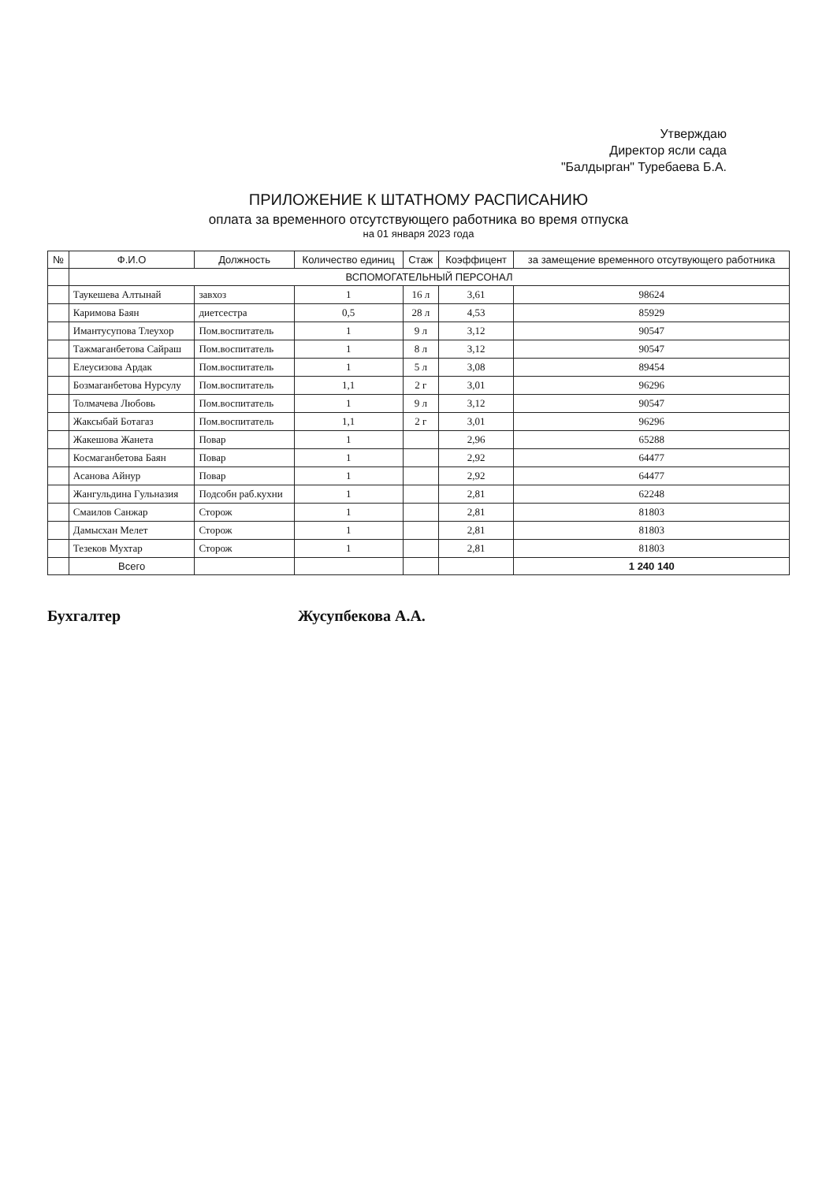Утверждаю
Директор ясли сада
"Балдырган" Туребаева Б.А.
ПРИЛОЖЕНИЕ К ШТАТНОМУ РАСПИСАНИЮ
оплата за временного отсутствующего работника во время отпуска
на 01 января 2023 года
| № | Ф.И.О | Должность | Количество единиц | Стаж | Коэффицент | за замещение временного отсутвующего работника |
| --- | --- | --- | --- | --- | --- | --- |
| | ВСПОМОГАТЕЛЬНЫЙ ПЕРСОНАЛ | | | | | |
| | Таукешева Алтынай | завхоз | 1 | 16 л | 3,61 | 98624 |
| | Каримова Баян | диетсестра | 0,5 | 28 л | 4,53 | 85929 |
| | Имантусупова Тлеухор | Пом.воспитатель | 1 | 9 л | 3,12 | 90547 |
| | Тажмаганбетова Сайраш | Пом.воспитатель | 1 | 8 л | 3,12 | 90547 |
| | Елеусизова Ардак | Пом.воспитатель | 1 | 5 л | 3,08 | 89454 |
| | Бозмаганбетова Нурсулу | Пом.воспитатель | 1,1 | 2 г | 3,01 | 96296 |
| | Толмачева Любовь | Пом.воспитатель | 1 | 9 л | 3,12 | 90547 |
| | Жаксыбай Ботагаз | Пом.воспитатель | 1,1 | 2 г | 3,01 | 96296 |
| | Жакешова Жанета | Повар | 1 | | 2,96 | 65288 |
| | Космаганбетова Баян | Повар | 1 | | 2,92 | 64477 |
| | Асанова Айнур | Повар | 1 | | 2,92 | 64477 |
| | Жангульдина Гульназия | Подсобн раб.кухни | 1 | | 2,81 | 62248 |
| | Смаилов Санжар | Сторож | 1 | | 2,81 | 81803 |
| | Дамысхан Мелет | Сторож | 1 | | 2,81 | 81803 |
| | Тезеков Мухтар | Сторож | 1 | | 2,81 | 81803 |
| | Всего | | | | | 1 240 140 |
Бухгалтер Жусупбекова А.А.